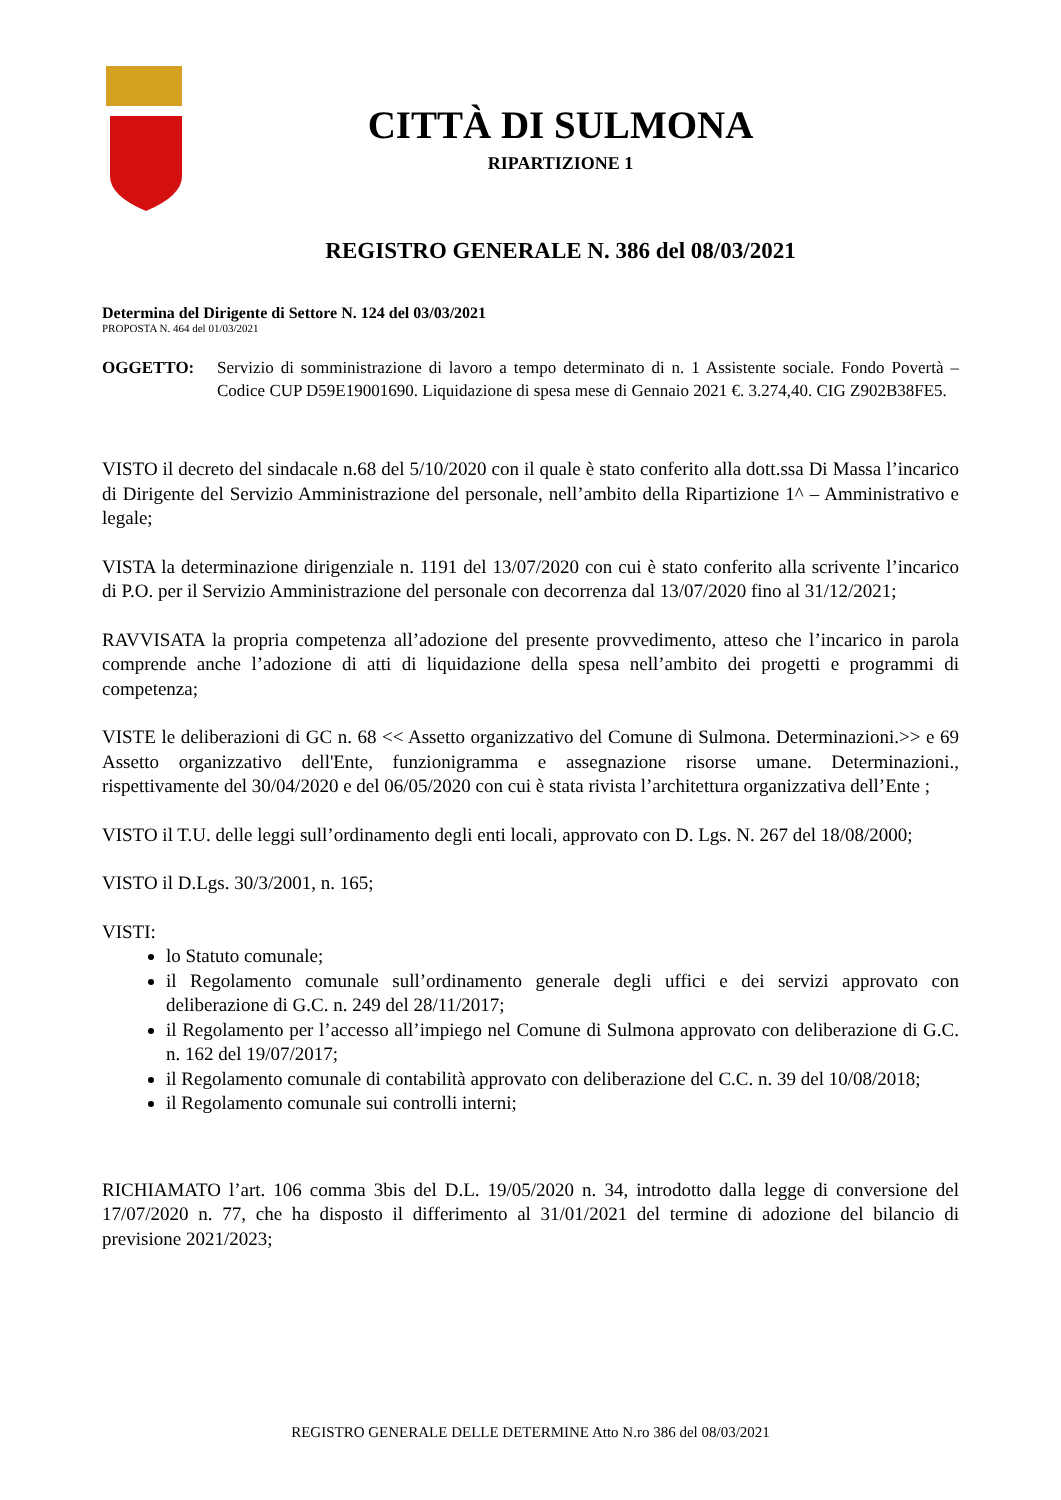CITTÀ DI SULMONA
RIPARTIZIONE 1
REGISTRO GENERALE N. 386 del 08/03/2021
Determina del Dirigente di Settore N. 124 del 03/03/2021
PROPOSTA N. 464 del 01/03/2021
OGGETTO: Servizio di somministrazione di lavoro a tempo determinato di n. 1 Assistente sociale. Fondo Povertà – Codice CUP D59E19001690. Liquidazione di spesa mese di Gennaio 2021 €. 3.274,40. CIG Z902B38FE5.
VISTO il decreto del sindacale n.68 del 5/10/2020 con il quale è stato conferito alla dott.ssa Di Massa l’incarico di Dirigente del Servizio Amministrazione del personale, nell’ambito della Ripartizione 1^ – Amministrativo e legale;
VISTA la determinazione dirigenziale n. 1191 del 13/07/2020 con cui è stato conferito alla scrivente l’incarico di P.O. per il Servizio Amministrazione del personale con decorrenza dal 13/07/2020 fino al 31/12/2021;
RAVVISATA la propria competenza all’adozione del presente provvedimento, atteso che l’incarico in parola comprende anche l’adozione di atti di liquidazione della spesa nell’ambito dei progetti e programmi di competenza;
VISTE le deliberazioni di GC n. 68 << Assetto organizzativo del Comune di Sulmona. Determinazioni.>> e 69 Assetto organizzativo dell'Ente, funzionigramma e assegnazione risorse umane. Determinazioni., rispettivamente del 30/04/2020 e del 06/05/2020 con cui è stata rivista l’architettura organizzativa dell’Ente ;
VISTO il T.U. delle leggi sull’ordinamento degli enti locali, approvato con D. Lgs. N. 267 del 18/08/2000;
VISTO il D.Lgs. 30/3/2001, n. 165;
VISTI:
lo Statuto comunale;
il Regolamento comunale sull’ordinamento generale degli uffici e dei servizi approvato con deliberazione di G.C. n. 249 del 28/11/2017;
il Regolamento per l’accesso all’impiego nel Comune di Sulmona approvato con deliberazione di G.C. n. 162 del 19/07/2017;
il Regolamento comunale di contabilità approvato con deliberazione del C.C. n. 39 del 10/08/2018;
il Regolamento comunale sui controlli interni;
RICHIAMATO l’art. 106 comma 3bis del D.L. 19/05/2020 n. 34, introdotto dalla legge di conversione del 17/07/2020 n. 77, che ha disposto il differimento al 31/01/2021 del termine di adozione del bilancio di previsione 2021/2023;
REGISTRO GENERALE DELLE DETERMINE Atto N.ro 386 del 08/03/2021